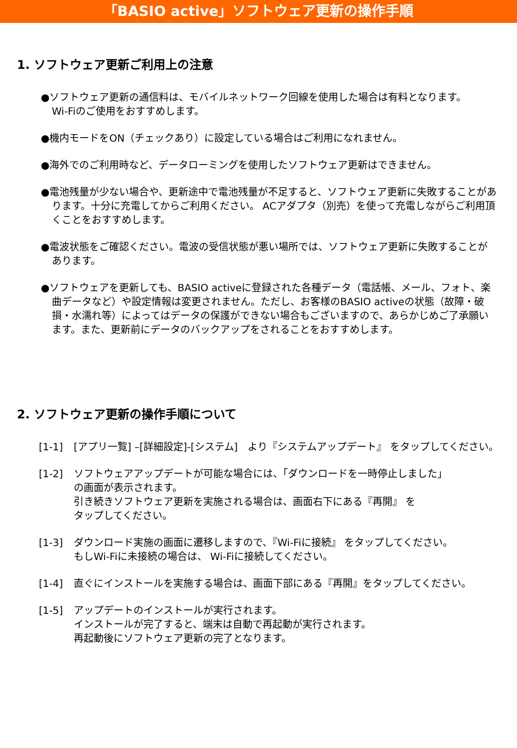「BASIO active」ソフトウェア更新の操作手順
1. ソフトウェア更新ご利用上の注意
●ソフトウェア更新の通信料は、モバイルネットワーク回線を使用した場合は有料となります。
Wi-Fiのご使用をおすすめします。
●機内モードをON（チェックあり）に設定している場合はご利用になれません。
●海外でのご利用時など、データローミングを使用したソフトウェア更新はできません。
●電池残量が少ない場合や、更新途中で電池残量が不足すると、ソフトウェア更新に失敗することがあります。十分に充電してからご利用ください。 ACアダプタ（別売）を使って充電しながらご利用頂くことをおすすめします。
●電波状態をご確認ください。電波の受信状態が悪い場所では、ソフトウェア更新に失敗することがあります。
●ソフトウェアを更新しても、BASIO activeに登録された各種データ（電話帳、メール、フォト、楽曲データなど）や設定情報は変更されません。ただし、お客様のBASIO activeの状態（故障・破損・水濡れ等）によってはデータの保護ができない場合もございますので、あらかじめご了承願います。また、更新前にデータのバックアップをされることをおすすめします。
2. ソフトウェア更新の操作手順について
[1-1] [アプリ一覧] –[詳細設定]-[システム]　より『システムアップデート』 をタップしてください。
[1-2] ソフトウェアアップデートが可能な場合には、「ダウンロードを一時停止しました」
の画面が表示されます。
引き続きソフトウェア更新を実施される場合は、画面右下にある『再開』 を
タップしてください。
[1-3] ダウンロード実施の画面に遷移しますので、『Wi-Fiに接続』 をタップしてください。
もしWi-Fiに未接続の場合は、 Wi-Fiに接続してください。
[1-4] 直ぐにインストールを実施する場合は、画面下部にある『再開』をタップしてください。
[1-5] アップデートのインストールが実行されます。
インストールが完了すると、端末は自動で再起動が実行されます。
再起動後にソフトウェア更新の完了となります。